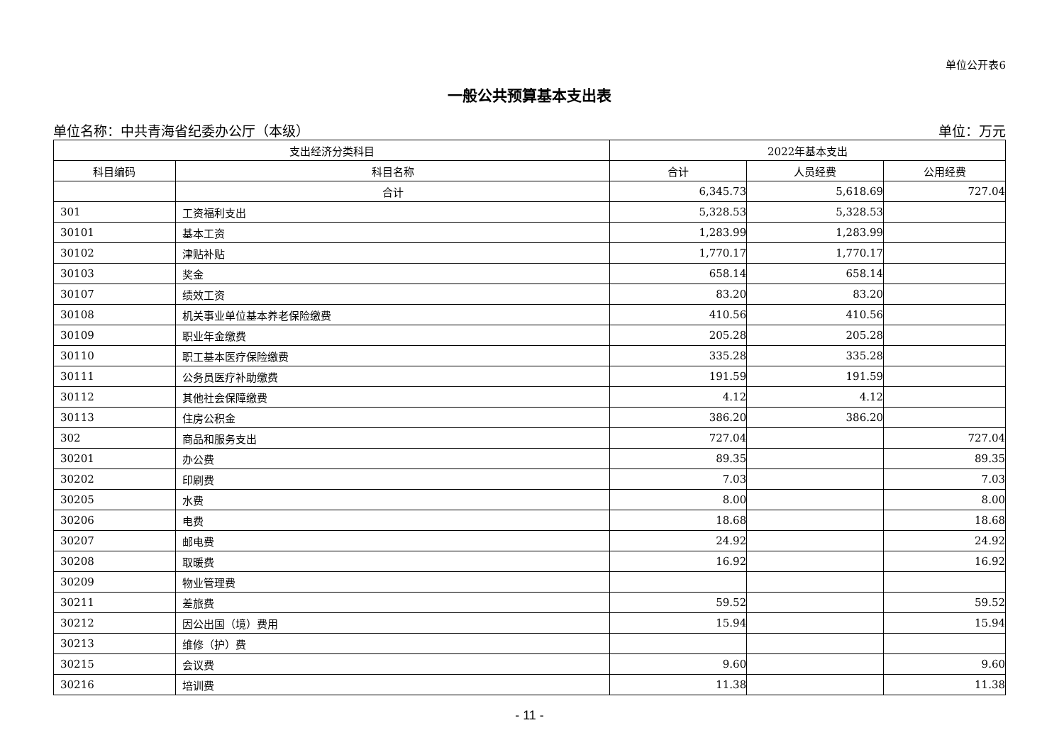单位公开表6
一般公共预算基本支出表
单位名称：中共青海省纪委办公厅（本级） 单位：万元
| 支出经济分类科目 | | 2022年基本支出 | | |
| --- | --- | --- | --- | --- |
| 科目编码 | 科目名称 | 合计 | 人员经费 | 公用经费 |
| | 合计 | 6,345.73 | 5,618.69 | 727.04 |
| 301 | 工资福利支出 | 5,328.53 | 5,328.53 | |
| 30101 | 基本工资 | 1,283.99 | 1,283.99 | |
| 30102 | 津贴补贴 | 1,770.17 | 1,770.17 | |
| 30103 | 奖金 | 658.14 | 658.14 | |
| 30107 | 绩效工资 | 83.20 | 83.20 | |
| 30108 | 机关事业单位基本养老保险缴费 | 410.56 | 410.56 | |
| 30109 | 职业年金缴费 | 205.28 | 205.28 | |
| 30110 | 职工基本医疗保险缴费 | 335.28 | 335.28 | |
| 30111 | 公务员医疗补助缴费 | 191.59 | 191.59 | |
| 30112 | 其他社会保障缴费 | 4.12 | 4.12 | |
| 30113 | 住房公积金 | 386.20 | 386.20 | |
| 302 | 商品和服务支出 | 727.04 | | 727.04 |
| 30201 | 办公费 | 89.35 | | 89.35 |
| 30202 | 印刷费 | 7.03 | | 7.03 |
| 30205 | 水费 | 8.00 | | 8.00 |
| 30206 | 电费 | 18.68 | | 18.68 |
| 30207 | 邮电费 | 24.92 | | 24.92 |
| 30208 | 取暖费 | 16.92 | | 16.92 |
| 30209 | 物业管理费 | | | |
| 30211 | 差旅费 | 59.52 | | 59.52 |
| 30212 | 因公出国（境）费用 | 15.94 | | 15.94 |
| 30213 | 维修（护）费 | | | |
| 30215 | 会议费 | 9.60 | | 9.60 |
| 30216 | 培训费 | 11.38 | | 11.38 |
- 11 -